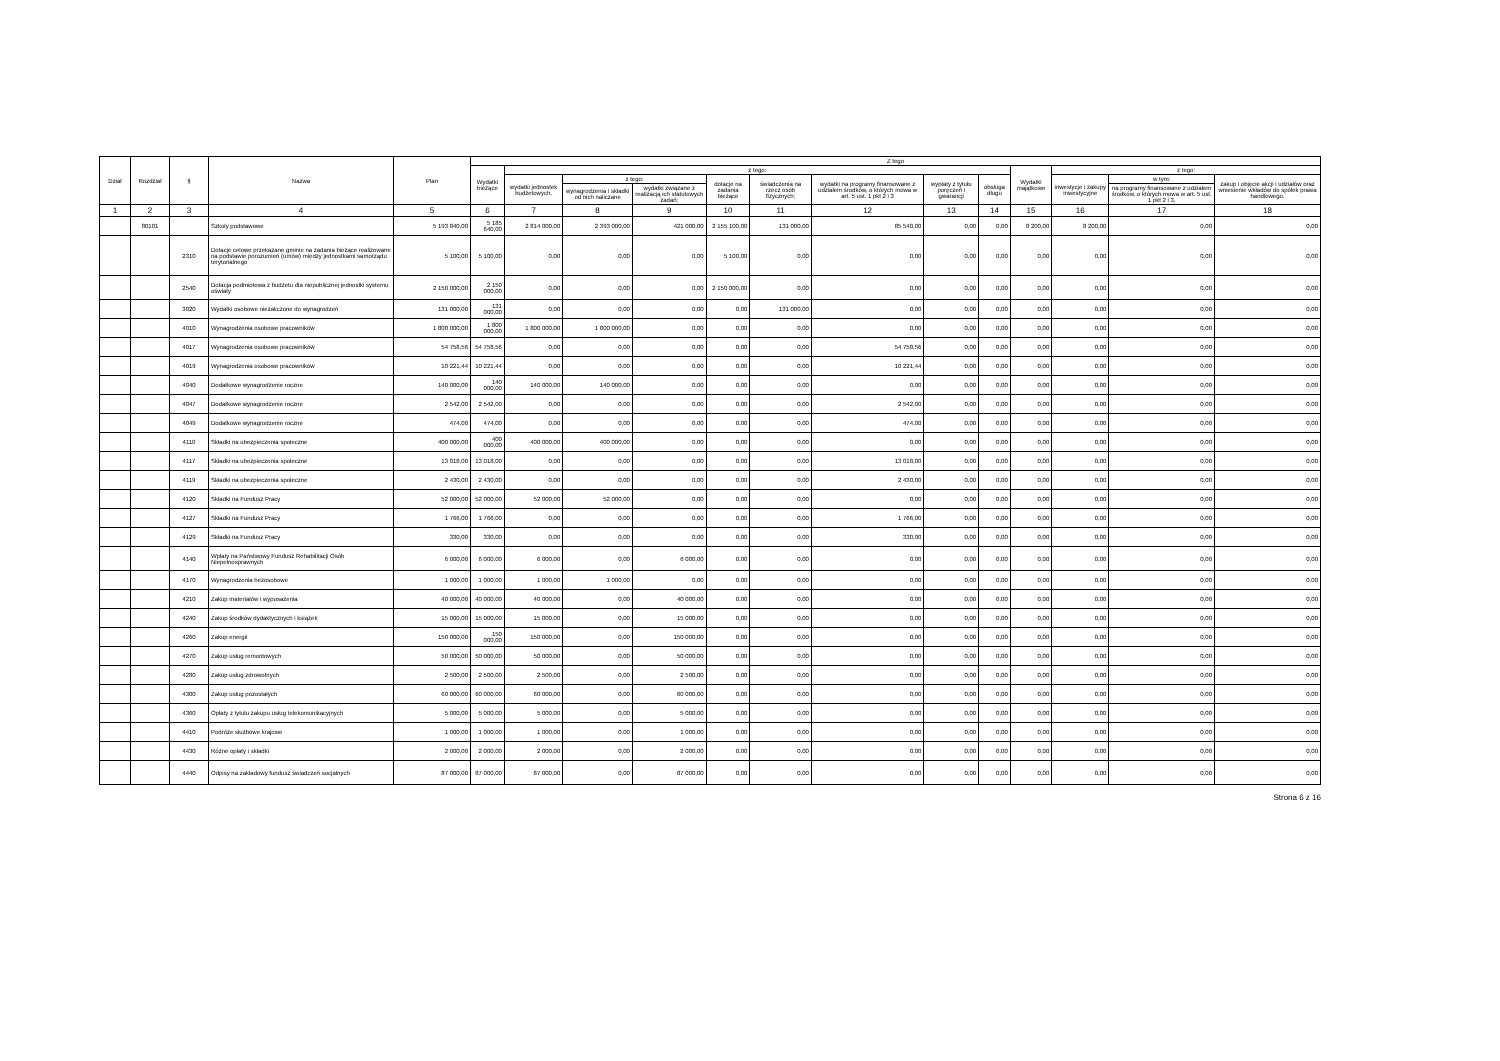| Dział | Rozdział | § | Nazwa | Plan | Z tego | | | | | | | | | | | | |
| --- | --- | --- | --- | --- | --- | --- | --- | --- | --- | --- | --- | --- | --- | --- | --- | --- | --- |
| | | | | | Wydatki bieżące | z tego: | | | | | | | | Wydatki majątkowe | z tego: | | |
| | | | | | | wydatki jednostek budżetowych, | z tego: | | dotacje na zadania bieżące | świadczenia na rzecz osób fizycznych; | wydatki na programy finansowane z udziałem środków, o których mowa w art. 5 ust. 1 pkt 2 i 3 | wypłaty z tytułu poręczeń i gwarancji | obsługa długu | | inwestycje i zakupy inwestycyjne | w tym: | zakup i objęcie akcji i udziałów oraz wniesienie wkładów do spółek prawa handlowego. |
| | | | | | | | wynagrodzenia i składki od nich naliczane | wydatki związane z realizacją ich statutowych zadań; | | | | | | | | na programy finansowane z udziałem środków, o których mowa w art. 5 ust. 1 pkt 2 i 3, | |
| 1 | 2 | 3 | 4 | 5 | 6 | 7 | 8 | 9 | 10 | 11 | 12 | 13 | 14 | 15 | 16 | 17 | 18 |
| | 80101 | | Szkoły podstawowe | 5 193 840,00 | 5 185 640,00 | 2 814 000,00 | 2 393 000,00 | 421 000,00 | 2 155 100,00 | 131 000,00 | 85 540,00 | 0,00 | 0,00 | 8 200,00 | 8 200,00 | 0,00 | 0,00 |
| | | 2310 | Dotacje celowe przekazane gminie na zadania bieżące realizowane na podstawie porozumień (umów) między jednostkami samorządu terytorialnego | 5 100,00 | 5 100,00 | 0,00 | 0,00 | 0,00 | 5 100,00 | 0,00 | 0,00 | 0,00 | 0,00 | 0,00 | 0,00 | 0,00 | 0,00 |
| | | 2540 | Dotacja podmiotowa z budżetu dla niepublicznej jednostki systemu oświaty | 2 150 000,00 | 2 150 000,00 | 0,00 | 0,00 | 0,00 | 2 150 000,00 | 0,00 | 0,00 | 0,00 | 0,00 | 0,00 | 0,00 | 0,00 | 0,00 |
| | | 3020 | Wydatki osobowe niezaliczone do wynagrodzeń | 131 000,00 | 131 000,00 | 0,00 | 0,00 | 0,00 | 0,00 | 131 000,00 | 0,00 | 0,00 | 0,00 | 0,00 | 0,00 | 0,00 | 0,00 |
| | | 4010 | Wynagrodzenia osobowe pracowników | 1 800 000,00 | 1 800 000,00 | 1 800 000,00 | 1 800 000,00 | 0,00 | 0,00 | 0,00 | 0,00 | 0,00 | 0,00 | 0,00 | 0,00 | 0,00 | 0,00 |
| | | 4017 | Wynagrodzenia osobowe pracowników | 54 758,56 | 54 758,56 | 0,00 | 0,00 | 0,00 | 0,00 | 0,00 | 54 758,56 | 0,00 | 0,00 | 0,00 | 0,00 | 0,00 | 0,00 |
| | | 4019 | Wynagrodzenia osobowe pracowników | 10 221,44 | 10 221,44 | 0,00 | 0,00 | 0,00 | 0,00 | 0,00 | 10 221,44 | 0,00 | 0,00 | 0,00 | 0,00 | 0,00 | 0,00 |
| | | 4040 | Dodatkowe wynagrodzenie roczne | 140 000,00 | 140 000,00 | 140 000,00 | 140 000,00 | 0,00 | 0,00 | 0,00 | 0,00 | 0,00 | 0,00 | 0,00 | 0,00 | 0,00 | 0,00 |
| | | 4047 | Dodatkowe wynagrodzenie roczne | 2 542,00 | 2 542,00 | 0,00 | 0,00 | 0,00 | 0,00 | 0,00 | 2 542,00 | 0,00 | 0,00 | 0,00 | 0,00 | 0,00 | 0,00 |
| | | 4049 | Dodatkowe wynagrodzenie roczne | 474,00 | 474,00 | 0,00 | 0,00 | 0,00 | 0,00 | 0,00 | 474,00 | 0,00 | 0,00 | 0,00 | 0,00 | 0,00 | 0,00 |
| | | 4110 | Składki na ubezpieczenia społeczne | 400 000,00 | 400 000,00 | 400 000,00 | 400 000,00 | 0,00 | 0,00 | 0,00 | 0,00 | 0,00 | 0,00 | 0,00 | 0,00 | 0,00 | 0,00 |
| | | 4117 | Składki na ubezpieczenia społeczne | 13 018,00 | 13 018,00 | 0,00 | 0,00 | 0,00 | 0,00 | 0,00 | 13 018,00 | 0,00 | 0,00 | 0,00 | 0,00 | 0,00 | 0,00 |
| | | 4119 | Składki na ubezpieczenia społeczne | 2 430,00 | 2 430,00 | 0,00 | 0,00 | 0,00 | 0,00 | 0,00 | 2 430,00 | 0,00 | 0,00 | 0,00 | 0,00 | 0,00 | 0,00 |
| | | 4120 | Składki na Fundusz Pracy | 52 000,00 | 52 000,00 | 52 000,00 | 52 000,00 | 0,00 | 0,00 | 0,00 | 0,00 | 0,00 | 0,00 | 0,00 | 0,00 | 0,00 | 0,00 |
| | | 4127 | Składki na Fundusz Pracy | 1 766,00 | 1 766,00 | 0,00 | 0,00 | 0,00 | 0,00 | 0,00 | 1 766,00 | 0,00 | 0,00 | 0,00 | 0,00 | 0,00 | 0,00 |
| | | 4129 | Składki na Fundusz Pracy | 330,00 | 330,00 | 0,00 | 0,00 | 0,00 | 0,00 | 0,00 | 330,00 | 0,00 | 0,00 | 0,00 | 0,00 | 0,00 | 0,00 |
| | | 4140 | Wpłaty na Państwowy Fundusz Rehabilitacji Osób Niepełnosprawnych | 6 000,00 | 6 000,00 | 6 000,00 | 0,00 | 6 000,00 | 0,00 | 0,00 | 0,00 | 0,00 | 0,00 | 0,00 | 0,00 | 0,00 | 0,00 |
| | | 4170 | Wynagrodzenia bezosobowe | 1 000,00 | 1 000,00 | 1 000,00 | 1 000,00 | 0,00 | 0,00 | 0,00 | 0,00 | 0,00 | 0,00 | 0,00 | 0,00 | 0,00 | 0,00 |
| | | 4210 | Zakup materiałów i wyposażenia | 40 000,00 | 40 000,00 | 40 000,00 | 0,00 | 40 000,00 | 0,00 | 0,00 | 0,00 | 0,00 | 0,00 | 0,00 | 0,00 | 0,00 | 0,00 |
| | | 4240 | Zakup środków dydaktycznych i książek | 15 000,00 | 15 000,00 | 15 000,00 | 0,00 | 15 000,00 | 0,00 | 0,00 | 0,00 | 0,00 | 0,00 | 0,00 | 0,00 | 0,00 | 0,00 |
| | | 4260 | Zakup energii | 150 000,00 | 150 000,00 | 150 000,00 | 0,00 | 150 000,00 | 0,00 | 0,00 | 0,00 | 0,00 | 0,00 | 0,00 | 0,00 | 0,00 | 0,00 |
| | | 4270 | Zakup usług remontowych | 50 000,00 | 50 000,00 | 50 000,00 | 0,00 | 50 000,00 | 0,00 | 0,00 | 0,00 | 0,00 | 0,00 | 0,00 | 0,00 | 0,00 | 0,00 |
| | | 4280 | Zakup usług zdrowotnych | 2 500,00 | 2 500,00 | 2 500,00 | 0,00 | 2 500,00 | 0,00 | 0,00 | 0,00 | 0,00 | 0,00 | 0,00 | 0,00 | 0,00 | 0,00 |
| | | 4300 | Zakup usług pozostałych | 60 000,00 | 60 000,00 | 60 000,00 | 0,00 | 60 000,00 | 0,00 | 0,00 | 0,00 | 0,00 | 0,00 | 0,00 | 0,00 | 0,00 | 0,00 |
| | | 4360 | Opłaty z tytułu zakupu usług telekomunikacyjnych | 5 000,00 | 5 000,00 | 5 000,00 | 0,00 | 5 000,00 | 0,00 | 0,00 | 0,00 | 0,00 | 0,00 | 0,00 | 0,00 | 0,00 | 0,00 |
| | | 4410 | Podróże służbowe krajowe | 1 000,00 | 1 000,00 | 1 000,00 | 0,00 | 1 000,00 | 0,00 | 0,00 | 0,00 | 0,00 | 0,00 | 0,00 | 0,00 | 0,00 | 0,00 |
| | | 4430 | Różne opłaty i składki | 2 000,00 | 2 000,00 | 2 000,00 | 0,00 | 2 000,00 | 0,00 | 0,00 | 0,00 | 0,00 | 0,00 | 0,00 | 0,00 | 0,00 | 0,00 |
| | | 4440 | Odpisy na zakładowy fundusz świadczeń socjalnych | 87 000,00 | 87 000,00 | 87 000,00 | 0,00 | 87 000,00 | 0,00 | 0,00 | 0,00 | 0,00 | 0,00 | 0,00 | 0,00 | 0,00 | 0,00 |
Strona 6 z 16